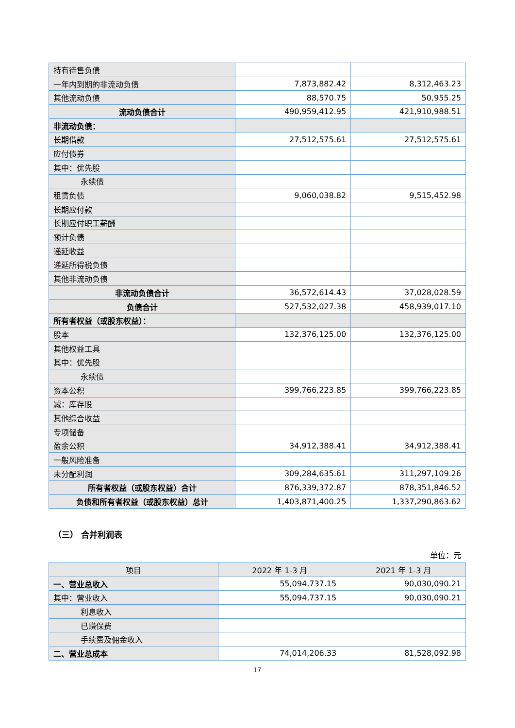| 持有待售负债 | | |
| 一年内到期的非流动负债 | 7,873,882.42 | 8,312,463.23 |
| 其他流动负债 | 88,570.75 | 50,955.25 |
| 流动负债合计 | 490,959,412.95 | 421,910,988.51 |
| 非流动负债： | | |
| 长期借款 | 27,512,575.61 | 27,512,575.61 |
| 应付债券 | | |
| 其中：优先股 | | |
| 永续债 | | |
| 租赁负债 | 9,060,038.82 | 9,515,452.98 |
| 长期应付款 | | |
| 长期应付职工薪酬 | | |
| 预计负债 | | |
| 递延收益 | | |
| 递延所得税负债 | | |
| 其他非流动负债 | | |
| 非流动负债合计 | 36,572,614.43 | 37,028,028.59 |
| 负债合计 | 527,532,027.38 | 458,939,017.10 |
| 所有者权益（或股东权益）： | | |
| 股本 | 132,376,125.00 | 132,376,125.00 |
| 其他权益工具 | | |
| 其中：优先股 | | |
| 永续债 | | |
| 资本公积 | 399,766,223.85 | 399,766,223.85 |
| 减：库存股 | | |
| 其他综合收益 | | |
| 专项储备 | | |
| 盈余公积 | 34,912,388.41 | 34,912,388.41 |
| 一般风险准备 | | |
| 未分配利润 | 309,284,635.61 | 311,297,109.26 |
| 所有者权益（或股东权益）合计 | 876,339,372.87 | 878,351,846.52 |
| 负债和所有者权益（或股东权益）总计 | 1,403,871,400.25 | 1,337,290,863.62 |
（三） 合并利润表
单位：元
| 项目 | 2022 年 1-3 月 | 2021 年 1-3 月 |
| --- | --- | --- |
| 一、营业总收入 | 55,094,737.15 | 90,030,090.21 |
| 其中：营业收入 | 55,094,737.15 | 90,030,090.21 |
| 利息收入 | | |
| 已赚保费 | | |
| 手续费及佣金收入 | | |
| 二、营业总成本 | 74,014,206.33 | 81,528,092.98 |
17